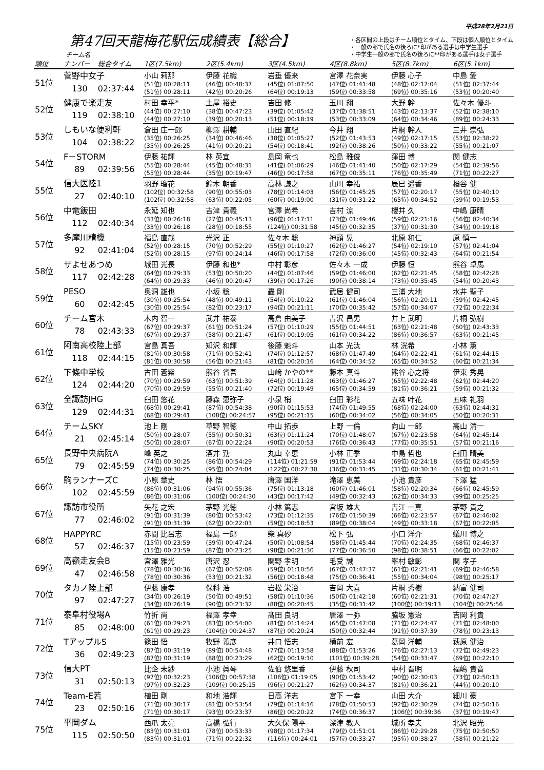平成28年2月21日
第47回天龍梅花駅伝成績表【総合】
チーム名
・各区間の上段はチーム順位とタイム、下段は個人順位とタイム
・一般の部で氏名の後ろに*印がある選手は中学生選手
・中学生一般の部で氏名の後ろに**印がある選手は女子選手
| 順位 | ナンバー | 総合タイム | 1区(7.5km) | 2区(5.4km) | 3区(4.5km) | 4区(8.8km) | 5区(8.7km) | 6区(5.1km) |
| --- | --- | --- | --- | --- | --- | --- | --- | --- |
| 51位 | 菅野中女子 | | 小山 莉那 | 伊藤 花織 | 岩垂 優来 | 宮澤 花奈実 | 伊藤 心子 | 中島 愛 |
| | 130 | 02:37:44 | (51位) 00:28:11 | (46位) 00:48:37 | (45位) 01:07:50 | (47位) 01:41:48 | (48位) 02:17:04 | (51位) 02:37:44 |
| | | | (51位) 00:28:11 | (42位) 00:20:26 | (64位) 00:19:13 | (59位) 00:33:58 | (69位) 00:35:16 | (53位) 00:20:40 |
| 52位 | 健康で楽走友 | | 村田 幸平* | 土屋 裕史 | 吉田 修 | 玉川 翔 | 大野 幹 | 佐々木 優斗 |
| | 119 | 02:38:10 | (44位) 00:27:10 | (38位) 00:47:23 | (39位) 01:05:42 | (37位) 01:38:51 | (43位) 02:13:37 | (52位) 02:38:10 |
| | | | (44位) 00:27:10 | (39位) 00:20:13 | (51位) 00:18:19 | (53位) 00:33:09 | (64位) 00:34:46 | (89位) 00:24:33 |
| 53位 | しもいな便利軒 | | 倉田 庄一郎 | 柳澤 耕輔 | 山田 直紀 | 今井 翔 | 片桐 幹人 | 三井 崇弘 |
| | 104 | 02:38:22 | (35位) 00:26:25 | (34位) 00:46:46 | (38位) 01:05:27 | (52位) 01:43:53 | (49位) 02:17:15 | (53位) 02:38:22 |
| | | | (35位) 00:26:25 | (41位) 00:20:21 | (54位) 00:18:41 | (92位) 00:38:26 | (50位) 00:33:22 | (55位) 00:21:07 |
| 54位 | F－STORM | | 伊藤 祐輝 | 林 英宜 | 島岡 竜也 | 松島 雅俊 | 窪田 博 | 関 健志 |
| | 89 | 02:39:56 | (55位) 00:28:44 | (45位) 00:48:31 | (41位) 01:06:29 | (46位) 01:41:40 | (50位) 02:17:29 | (54位) 02:39:56 |
| | | | (55位) 00:28:44 | (35位) 00:19:47 | (46位) 00:17:58 | (67位) 00:35:11 | (76位) 00:35:49 | (71位) 00:22:27 |
| 55位 | 信大医陸1 | | 羽野 瑠花 | 鈴木 朝香 | 高林 謙之 | 山川 幸祐 | 辰巳 遥香 | 楢谷 健 |
| | 27 | 02:40:10 | (102位) 00:32:58 | (90位) 00:55:03 | (78位) 01:14:03 | (56位) 01:45:25 | (57位) 02:20:17 | (55位) 02:40:10 |
| | | | (102位) 00:32:58 | (63位) 00:22:05 | (60位) 00:19:00 | (31位) 00:31:22 | (65位) 00:34:52 | (39位) 00:19:53 |
| 56位 | 中電飯田 | | 永延 知也 | 吉津 貴義 | 宮澤 尚希 | 吉村 涼 | 櫻井 久 | 中嶋 康晴 |
| | 112 | 02:40:34 | (33位) 00:26:18 | (27位) 00:45:13 | (96位) 01:17:11 | (73位) 01:49:46 | (59位) 02:21:16 | (56位) 02:40:34 |
| | | | (33位) 00:26:18 | (28位) 00:18:55 | (124位) 00:31:58 | (45位) 00:32:35 | (37位) 00:31:30 | (34位) 00:19:18 |
| 57位 | 多摩川精機 | | 福島 直哉 | 光沢 正 | 佐々木 聡 | 神頭 晃 | 北原 和仁 | 原 慎一 |
| | 92 | 02:41:04 | (52位) 00:28:15 | (70位) 00:52:29 | (55位) 01:10:27 | (62位) 01:46:27 | (54位) 02:19:10 | (57位) 02:41:04 |
| | | | (52位) 00:28:15 | (97位) 00:24:14 | (46位) 00:17:58 | (72位) 00:36:00 | (45位) 00:32:43 | (64位) 00:21:54 |
| 58位 | ザよせあつめ | | 城田 光長 | 伊藤 和也* | 中村 彰彦 | 佐々木 一成 | 伊藤 恒 | 熊谷 卓馬 |
| | 117 | 02:42:28 | (64位) 00:29:33 | (53位) 00:50:20 | (44位) 01:07:46 | (59位) 01:46:00 | (62位) 02:21:45 | (58位) 02:42:28 |
| | | | (64位) 00:29:33 | (46位) 00:20:47 | (39位) 00:17:26 | (90位) 00:38:14 | (73位) 00:35:45 | (54位) 00:20:43 |
| 59位 | PESO | | 奥洞 雄也 | 小坂 稔 | 轟 剛 | 武居 健司 | 三浦 大地 | 水井 聖子 |
| | 60 | 02:42:45 | (30位) 00:25:54 | (48位) 00:49:11 | (54位) 01:10:22 | (61位) 01:46:04 | (56位) 02:20:11 | (59位) 02:42:45 |
| | | | (30位) 00:25:54 | (82位) 00:23:17 | (94位) 00:21:11 | (70位) 00:35:42 | (57位) 00:34:07 | (72位) 00:22:34 |
| 60位 | チーム宮木 | | 木内 智一 | 武井 祐泰 | 高倉 由美子 | 吉沢 昌男 | 井上 武明 | 片桐 弘樹 |
| | 78 | 02:43:33 | (67位) 00:29:37 | (61位) 00:51:24 | (57位) 01:10:29 | (55位) 01:44:51 | (63位) 02:21:48 | (60位) 02:43:33 |
| | | | (67位) 00:29:37 | (58位) 00:21:47 | (61位) 00:19:05 | (61位) 00:34:22 | (86位) 00:36:57 | (63位) 00:21:45 |
| 61位 | 阿南高校陸上部 | | 宮島 真吾 | 知沢 和輝 | 後藤 魁斗 | 山本 光汰 | 林 洸希 | 小林 薫 |
| | 118 | 02:44:15 | (81位) 00:30:58 | (71位) 00:52:41 | (74位) 01:12:57 | (68位) 01:47:49 | (64位) 02:22:41 | (61位) 02:44:15 |
| | | | (81位) 00:30:58 | (56位) 00:21:43 | (81位) 00:20:16 | (64位) 00:34:52 | (65位) 00:34:52 | (60位) 00:21:34 |
| 62位 | 下條中学校 | | 古田 蒼紫 | 熊谷 省吾 | 山﨑 かやの** | 藤本 真斗 | 熊谷 心之将 | 伊東 秀晃 |
| | 124 | 02:44:20 | (70位) 00:29:59 | (63位) 00:51:39 | (64位) 01:11:28 | (63位) 01:46:27 | (65位) 02:22:48 | (62位) 02:44:20 |
| | | | (70位) 00:29:59 | (55位) 00:21:40 | (72位) 00:19:49 | (65位) 00:34:59 | (81位) 00:36:21 | (59位) 00:21:32 |
| 63位 | 全諏訪JHG | | 臼田 悠花 | 藤森 恵弥子 | 小泉 梢 | 臼田 彩花 | 五味 叶花 | 五味 礼羽 |
| | 129 | 02:44:31 | (68位) 00:29:41 | (87位) 00:54:38 | (90位) 01:15:53 | (74位) 01:49:55 | (68位) 02:24:00 | (63位) 02:44:31 |
| | | | (68位) 00:29:41 | (108位) 00:24:57 | (95位) 00:21:15 | (60位) 00:34:02 | (56位) 00:34:05 | (50位) 00:20:31 |
| 64位 | チームSKY | | 池上 剛 | 草野 智徳 | 中山 拓歩 | 上野 一倫 | 向山 一郎 | 高山 清一 |
| | 21 | 02:45:14 | (50位) 00:28:07 | (55位) 00:50:31 | (63位) 01:11:24 | (70位) 01:48:07 | (67位) 02:23:58 | (64位) 02:45:14 |
| | | | (50位) 00:28:07 | (67位) 00:22:24 | (90位) 00:20:53 | (76位) 00:36:43 | (77位) 00:35:51 | (57位) 00:21:16 |
| 65位 | 長野中央病院A | | 峰 英之 | 酒井 勤 | 丸山 幸恵 | 小林 正季 | 中島 哲也 | 臼田 晴美 |
| | 79 | 02:45:59 | (74位) 00:30:25 | (86位) 00:54:29 | (114位) 01:21:59 | (91位) 01:53:44 | (69位) 02:24:18 | (65位) 02:45:59 |
| | | | (74位) 00:30:25 | (95位) 00:24:04 | (122位) 00:27:30 | (36位) 00:31:45 | (31位) 00:30:34 | (61位) 00:21:41 |
| 66位 | 駒ランナーズC | | 小原 章史 | 林 悟 | 唐澤 国洋 | 滝澤 恵美 | 小池 貴彦 | 下澤 猛 |
| | 102 | 02:45:59 | (86位) 00:31:06 | (94位) 00:55:36 | (75位) 01:13:18 | (60位) 01:46:01 | (58位) 02:20:34 | (66位) 02:45:59 |
| | | | (86位) 00:31:06 | (100位) 00:24:30 | (43位) 00:17:42 | (49位) 00:32:43 | (62位) 00:34:33 | (99位) 00:25:25 |
| 67位 | 諏訪市役所 | | 矢花 之宏 | 茅野 光徳 | 小林 篤志 | 宮坂 雄大 | 吉江 一真 | 茅野 貴之 |
| | 77 | 02:46:02 | (91位) 00:31:39 | (80位) 00:53:42 | (73位) 01:12:35 | (76位) 01:50:39 | (66位) 02:23:57 | (67位) 02:46:02 |
| | | | (91位) 00:31:39 | (62位) 00:22:03 | (59位) 00:18:53 | (89位) 00:38:04 | (49位) 00:33:18 | (67位) 00:22:05 |
| 68位 | HAPPYRC | | 赤間 比呂志 | 福島 一郎 | 柴 真砂 | 松下 弘 | 小口 洋介 | 蟻川 博之 |
| | 57 | 02:46:37 | (15位) 00:23:59 | (39位) 00:47:24 | (50位) 01:08:54 | (58位) 01:45:44 | (70位) 02:24:35 | (68位) 02:46:37 |
| | | | (15位) 00:23:59 | (87位) 00:23:25 | (98位) 00:21:30 | (77位) 00:36:50 | (98位) 00:38:51 | (66位) 00:22:02 |
| 69位 | 高嶺走友会B | | 宮澤 雅光 | 唐沢 忍 | 関野 孝明 | 毛受 誠 | 峯村 敏彰 | 関 孝子 |
| | 47 | 02:46:58 | (78位) 00:30:36 | (67位) 00:52:08 | (59位) 01:10:56 | (67位) 01:47:37 | (61位) 02:21:41 | (69位) 02:46:58 |
| | | | (78位) 00:30:36 | (53位) 00:21:32 | (56位) 00:18:48 | (75位) 00:36:41 | (55位) 00:34:04 | (98位) 00:25:17 |
| 70位 | タカノ陸上部 | | 伊藤 康孝 | 保科 浩 | 岩松 栄治 | 吉岡 大喜 | 片桐 秀樹 | 納富 健司 |
| | 97 | 02:47:27 | (34位) 00:26:19 | (50位) 00:49:51 | (58位) 01:10:36 | (50位) 01:42:18 | (60位) 02:21:31 | (70位) 02:47:27 |
| | | | (34位) 00:26:19 | (90位) 00:23:32 | (88位) 00:20:45 | (35位) 00:31:42 | (100位) 00:39:13 | (104位) 00:25:56 |
| 71位 | 泰阜村役場A | | 竹折 尚 | 福澤 孝幸 | 髙田 良明 | 唐澤 一弥 | 脇坂 憲治 | 吉岡 利貴 |
| | 85 | 02:48:00 | (61位) 00:29:23 | (83位) 00:54:00 | (81位) 01:14:24 | (65位) 01:47:08 | (71位) 02:24:47 | (71位) 02:48:00 |
| | | | (61位) 00:29:23 | (104位) 00:24:37 | (87位) 00:20:24 | (50位) 00:32:44 | (91位) 00:37:39 | (78位) 00:23:13 |
| 72位 | TアップルS | | 篠田 悟 | 牧野 義彦 | 井口 悟志 | 横前 宏 | 葛岡 洋輔 | 萩原 健治 |
| | 36 | 02:49:23 | (87位) 00:31:19 | (89位) 00:54:48 | (77位) 01:13:58 | (88位) 01:53:26 | (76位) 02:27:13 | (72位) 02:49:23 |
| | | | (87位) 00:31:19 | (88位) 00:23:29 | (62位) 00:19:10 | (101位) 00:39:28 | (54位) 00:33:47 | (69位) 00:22:10 |
| 73位 | 信大PT | | 比企 未紗 | 小池 眞琴 | 佐伯 悠里香 | 伊藤 秋司 | 中村 晋明 | 福嶋 貴音 |
| | 31 | 02:50:13 | (97位) 00:32:23 | (106位) 00:57:38 | (106位) 01:19:05 | (90位) 01:53:42 | (90位) 02:30:03 | (73位) 02:50:13 |
| | | | (97位) 00:32:23 | (109位) 00:25:15 | (96位) 00:21:27 | (62位) 00:34:37 | (81位) 00:36:21 | (44位) 00:20:10 |
| 74位 | Team-E若 | | 植田 剛 | 和地 浩輝 | 日高 洋志 | 宮下 一幸 | 山田 大介 | 細川 豪 |
| | 23 | 02:50:16 | (71位) 00:30:17 | (81位) 00:53:54 | (79位) 01:14:16 | (78位) 01:50:53 | (92位) 02:30:29 | (74位) 02:50:16 |
| | | | (71位) 00:30:17 | (93位) 00:23:37 | (86位) 00:20:22 | (74位) 00:36:37 | (106位) 00:39:36 | (37位) 00:19:47 |
| 75位 | 平岡ダム | | 西爪 太亮 | 高橋 弘行 | 大久保 陽平 | 深津 教人 | 城所 孝夫 | 北沢 昭光 |
| | 115 | 02:50:50 | (83位) 00:31:01 | (78位) 00:53:33 | (98位) 01:17:34 | (79位) 01:51:01 | (86位) 02:29:28 | (75位) 02:50:50 |
| | | | (83位) 00:31:01 | (71位) 00:22:32 | (116位) 00:24:01 | (57位) 00:33:27 | (95位) 00:38:27 | (58位) 00:21:22 |